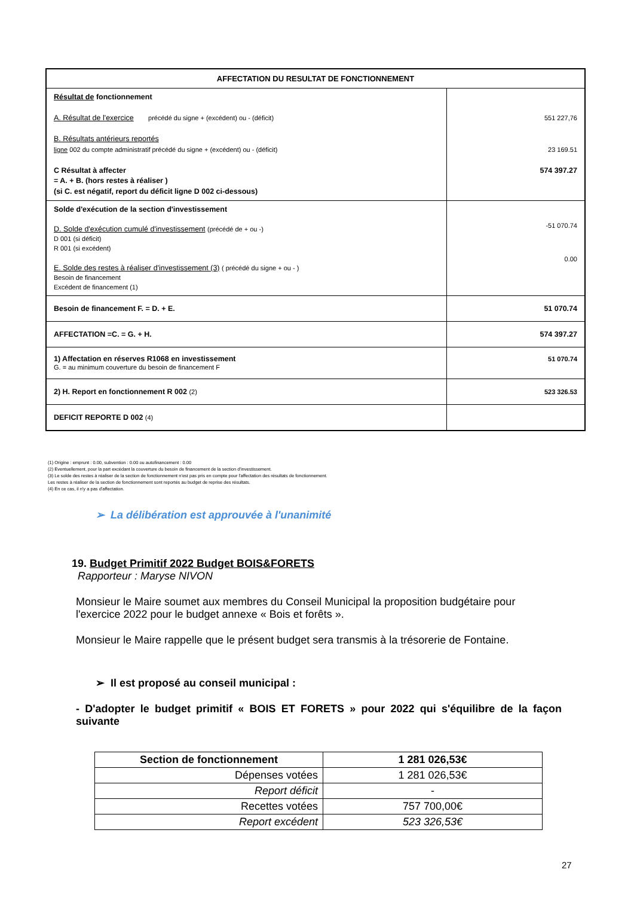| AFFECTATION DU RESULTAT DE FONCTIONNEMENT | |
| --- | --- |
| Résultat de fonctionnement A. Résultat de l'exercice précédé du signe + (excédent) ou - (déficit) B. Résultats antérieurs reportés ligne 002 du compte administratif précédé du signe + (excédent) ou - (déficit) C Résultat à affecter = A. + B. (hors restes à réaliser ) (si C. est négatif, report du déficit ligne D 002 ci-dessous) | 551 227,76 23 169.51 574 397.27 |
| Solde d'exécution de la section d'investissement D. Solde d'exécution cumulé d'investissement (précédé de + ou -) D 001 (si déficit) R 001 (si excédent) E. Solde des restes à réaliser d'investissement (3) ( précédé du signe + ou - ) Besoin de financement Excédent de financement (1) | -51 070.74 0.00 |
| Besoin de financement F. = D. + E. | 51 070.74 |
| AFFECTATION =C. = G. + H. | 574 397.27 |
| 1) Affectation en réserves R1068 en investissement G. = au minimum couverture du besoin de financement F | 51 070.74 |
| 2) H. Report en fonctionnement R 002 (2) | 523 326.53 |
| DEFICIT REPORTE D 002 (4) | |
(1) Origine : emprunt : 0.00, subvention : 0.00 ou autofinancement : 0.00
(2) Eventuellement, pour la part excédant la couverture du besoin de financement de la section d'investissement.
(3) Le solde des restes à réaliser de la section de fonctionnement n'est pas pris en compte pour l'affectation des résultats de fonctionnement.
Les restes à réaliser de la section de fonctionnement sont reportés au budget de reprise des résultats.
(4) En ce cas, il n'y a pas d'affectation.
➢ La délibération est approuvée à l'unanimité
19. Budget Primitif 2022 Budget BOIS&FORETS
Rapporteur : Maryse NIVON
Monsieur le Maire soumet aux membres du Conseil Municipal la proposition budgétaire pour l'exercice 2022 pour le budget annexe « Bois et forêts ».
Monsieur le Maire rappelle que le présent budget sera transmis à la trésorerie de Fontaine.
➢ Il est proposé au conseil municipal :
- D'adopter le budget primitif « BOIS ET FORETS » pour 2022 qui s'équilibre de la façon suivante
| Section de fonctionnement | 1 281 026,53€ |
| Dépenses votées | 1 281 026,53€ |
| Report déficit | - |
| Recettes votées | 757 700,00€ |
| Report excédent | 523 326,53€ |
27